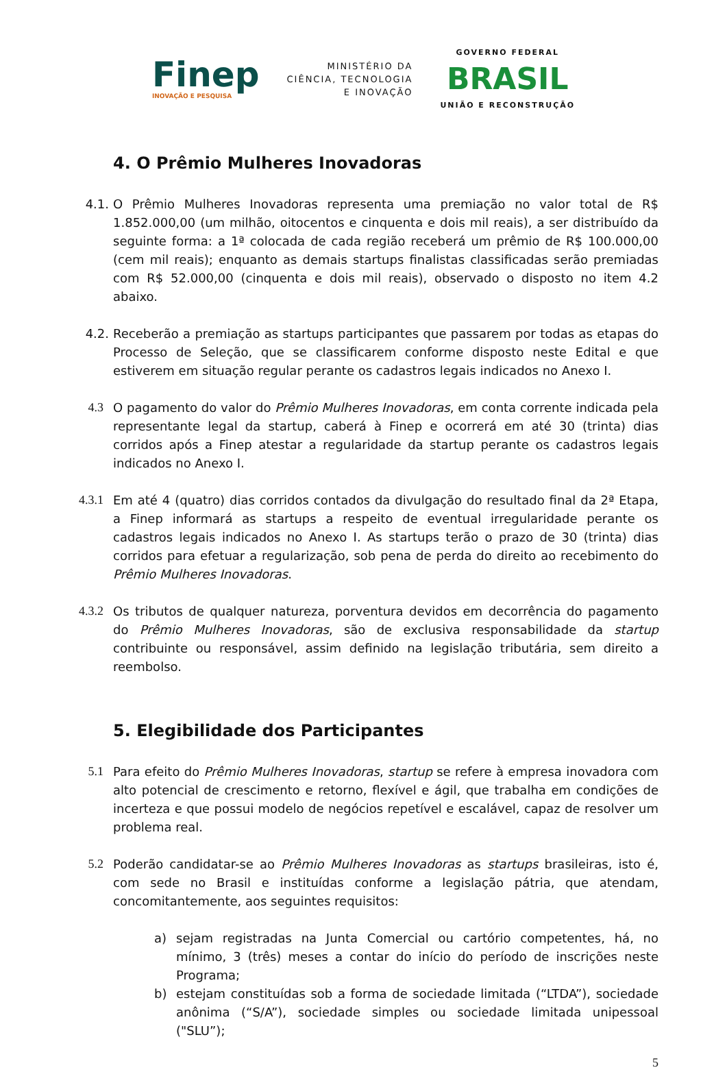Finep
INOVAÇÃO E PESQUISA
MINISTÉRIO DA
CIÊNCIA, TECNOLOGIA
E INOVAÇÃO
GOVERNO FEDERAL
BRASIL
UNIÃO E RECONSTRUÇÃO
4. O Prêmio Mulheres Inovadoras
4.1. O Prêmio Mulheres Inovadoras representa uma premiação no valor total de R$ 1.852.000,00 (um milhão, oitocentos e cinquenta e dois mil reais), a ser distribuído da seguinte forma: a 1ª colocada de cada região receberá um prêmio de R$ 100.000,00 (cem mil reais); enquanto as demais startups finalistas classificadas serão premiadas com R$ 52.000,00 (cinquenta e dois mil reais), observado o disposto no item 4.2 abaixo.
4.2. Receberão a premiação as startups participantes que passarem por todas as etapas do Processo de Seleção, que se classificarem conforme disposto neste Edital e que estiverem em situação regular perante os cadastros legais indicados no Anexo I.
4.3 O pagamento do valor do Prêmio Mulheres Inovadoras, em conta corrente indicada pela representante legal da startup, caberá à Finep e ocorrerá em até 30 (trinta) dias corridos após a Finep atestar a regularidade da startup perante os cadastros legais indicados no Anexo I.
4.3.1 Em até 4 (quatro) dias corridos contados da divulgação do resultado final da 2ª Etapa, a Finep informará as startups a respeito de eventual irregularidade perante os cadastros legais indicados no Anexo I. As startups terão o prazo de 30 (trinta) dias corridos para efetuar a regularização, sob pena de perda do direito ao recebimento do Prêmio Mulheres Inovadoras.
4.3.2 Os tributos de qualquer natureza, porventura devidos em decorrência do pagamento do Prêmio Mulheres Inovadoras, são de exclusiva responsabilidade da startup contribuinte ou responsável, assim definido na legislação tributária, sem direito a reembolso.
5. Elegibilidade dos Participantes
5.1 Para efeito do Prêmio Mulheres Inovadoras, startup se refere à empresa inovadora com alto potencial de crescimento e retorno, flexível e ágil, que trabalha em condições de incerteza e que possui modelo de negócios repetível e escalável, capaz de resolver um problema real.
5.2 Poderão candidatar-se ao Prêmio Mulheres Inovadoras as startups brasileiras, isto é, com sede no Brasil e instituídas conforme a legislação pátria, que atendam, concomitantemente, aos seguintes requisitos:
a) sejam registradas na Junta Comercial ou cartório competentes, há, no mínimo, 3 (três) meses a contar do início do período de inscrições neste Programa;
b) estejam constituídas sob a forma de sociedade limitada (“LTDA”), sociedade anônima (“S/A”), sociedade simples ou sociedade limitada unipessoal ("SLU”);
5